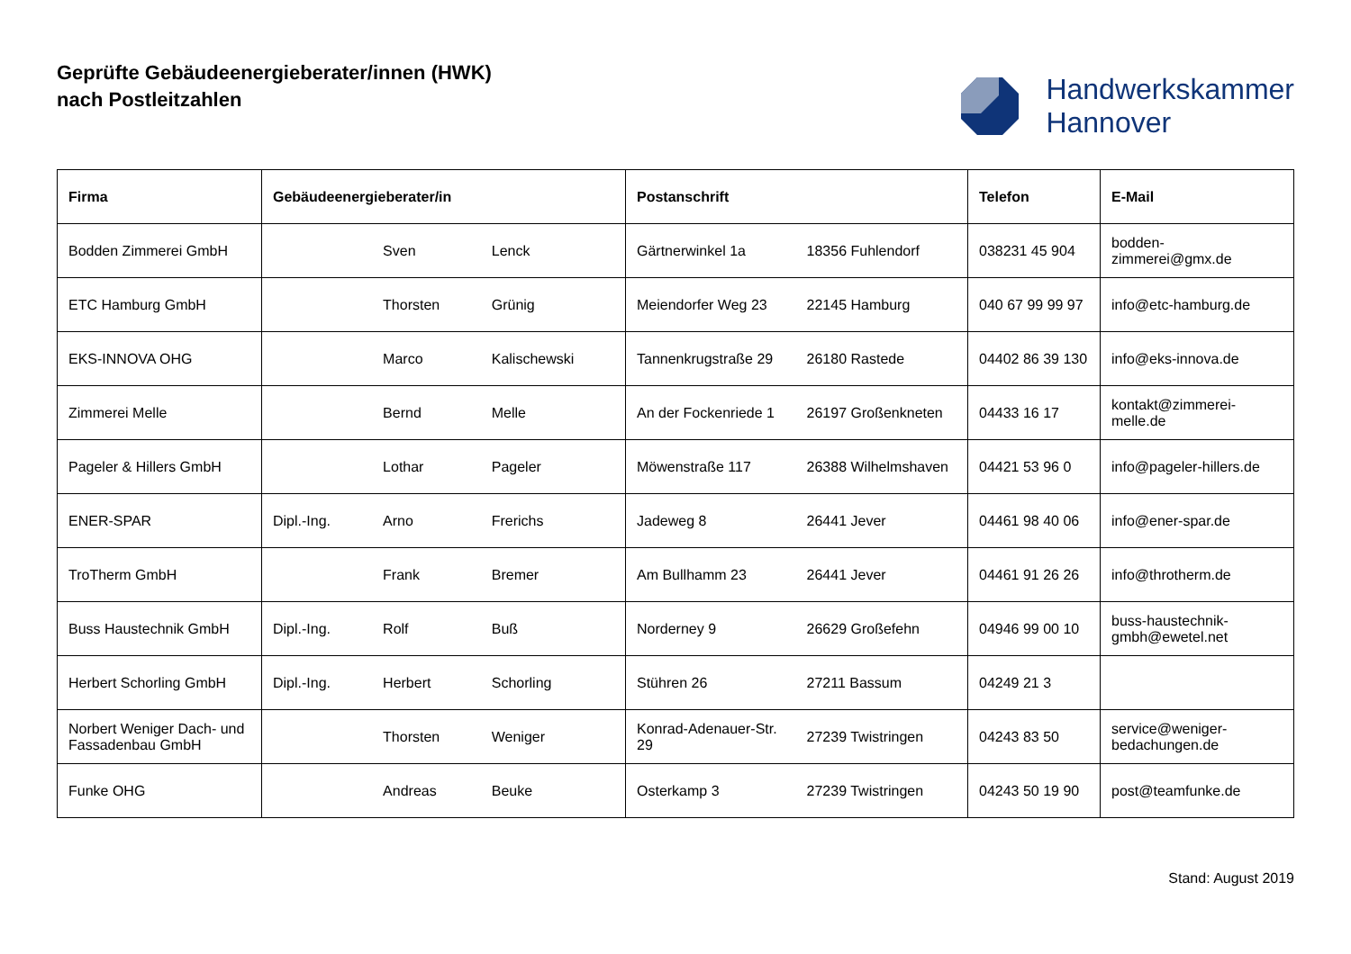Geprüfte Gebäudeenergieberater/innen (HWK)
nach Postleitzahlen
Handwerkskammer
Hannover
| Firma | Gebäudeenergieberater/in | | | Postanschrift | | Telefon | E-Mail |
| --- | --- | --- | --- | --- | --- | --- | --- |
| Bodden Zimmerei GmbH | | Sven | Lenck | Gärtnerwinkel 1a | 18356 Fuhlendorf | 038231 45 904 | bodden- zimmerei@gmx.de |
| ETC Hamburg GmbH | | Thorsten | Grünig | Meiendorfer Weg 23 | 22145 Hamburg | 040 67 99 99 97 | info@etc-hamburg.de |
| EKS-INNOVA OHG | | Marco | Kalischewski | Tannenkrugstraße 29 | 26180 Rastede | 04402 86 39 130 | info@eks-innova.de |
| Zimmerei Melle | | Bernd | Melle | An der Fockenriede 1 | 26197 Großenkneten | 04433 16 17 | kontakt@zimmerei- melle.de |
| Pageler & Hillers GmbH | | Lothar | Pageler | Möwenstraße 117 | 26388 Wilhelmshaven | 04421 53 96 0 | info@pageler-hillers.de |
| ENER-SPAR | Dipl.-Ing. | Arno | Frerichs | Jadeweg 8 | 26441 Jever | 04461 98 40 06 | info@ener-spar.de |
| TroTherm GmbH | | Frank | Bremer | Am Bullhamm 23 | 26441 Jever | 04461 91 26 26 | info@throtherm.de |
| Buss Haustechnik GmbH | Dipl.-Ing. | Rolf | Buß | Norderney 9 | 26629 Großefehn | 04946 99 00 10 | buss-haustechnik- gmbh@ewetel.net |
| Herbert Schorling GmbH | Dipl.-Ing. | Herbert | Schorling | Stühren 26 | 27211 Bassum | 04249 21 3 | |
| Norbert Weniger Dach- und Fassadenbau GmbH | | Thorsten | Weniger | Konrad-Adenauer-Str. 29 | 27239 Twistringen | 04243 83 50 | service@weniger- bedachungen.de |
| Funke OHG | | Andreas | Beuke | Osterkamp 3 | 27239 Twistringen | 04243 50 19 90 | post@teamfunke.de |
Stand: August 2019